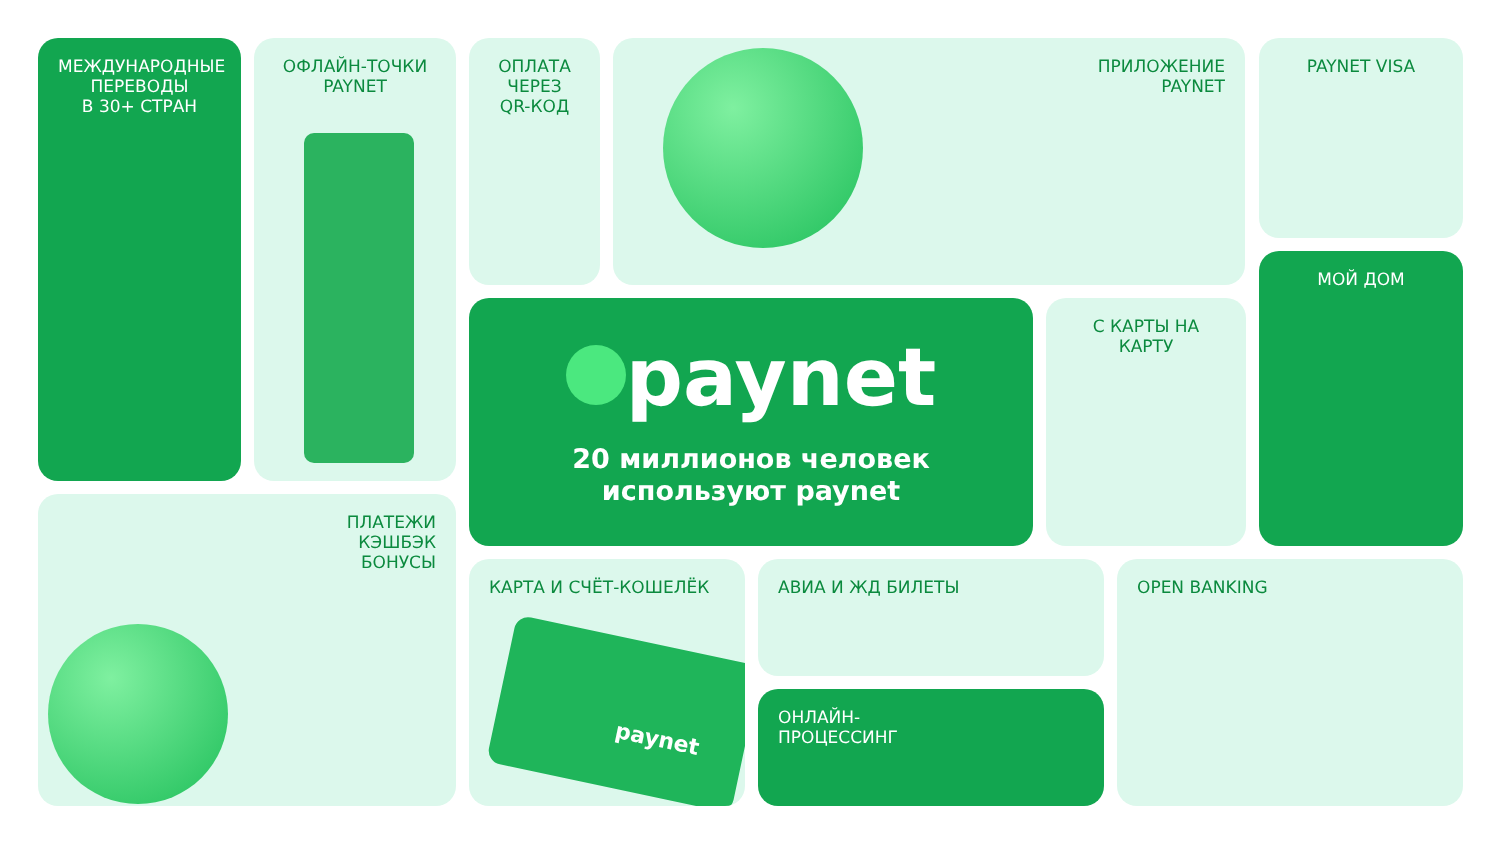МЕЖДУНАРОДНЫЕ
ПЕРЕВОДЫ
В 30+ СТРАН
ОФЛАЙН-ТОЧКИ
PAYNET
ОПЛАТА
ЧЕРЕЗ
QR-КОД
ПРИЛОЖЕНИЕ
PAYNET
PAYNET VISA
МОЙ ДОМ
paynet
20 миллионов человек
используют paynet
С КАРТЫ НА КАРТУ
ПЛАТЕЖИ
КЭШБЭК
БОНУСЫ
КАРТА И СЧЁТ-КОШЕЛЁК
paynet
АВИА И ЖД БИЛЕТЫ
ОНЛАЙН-
ПРОЦЕССИНГ
OPEN BANKING